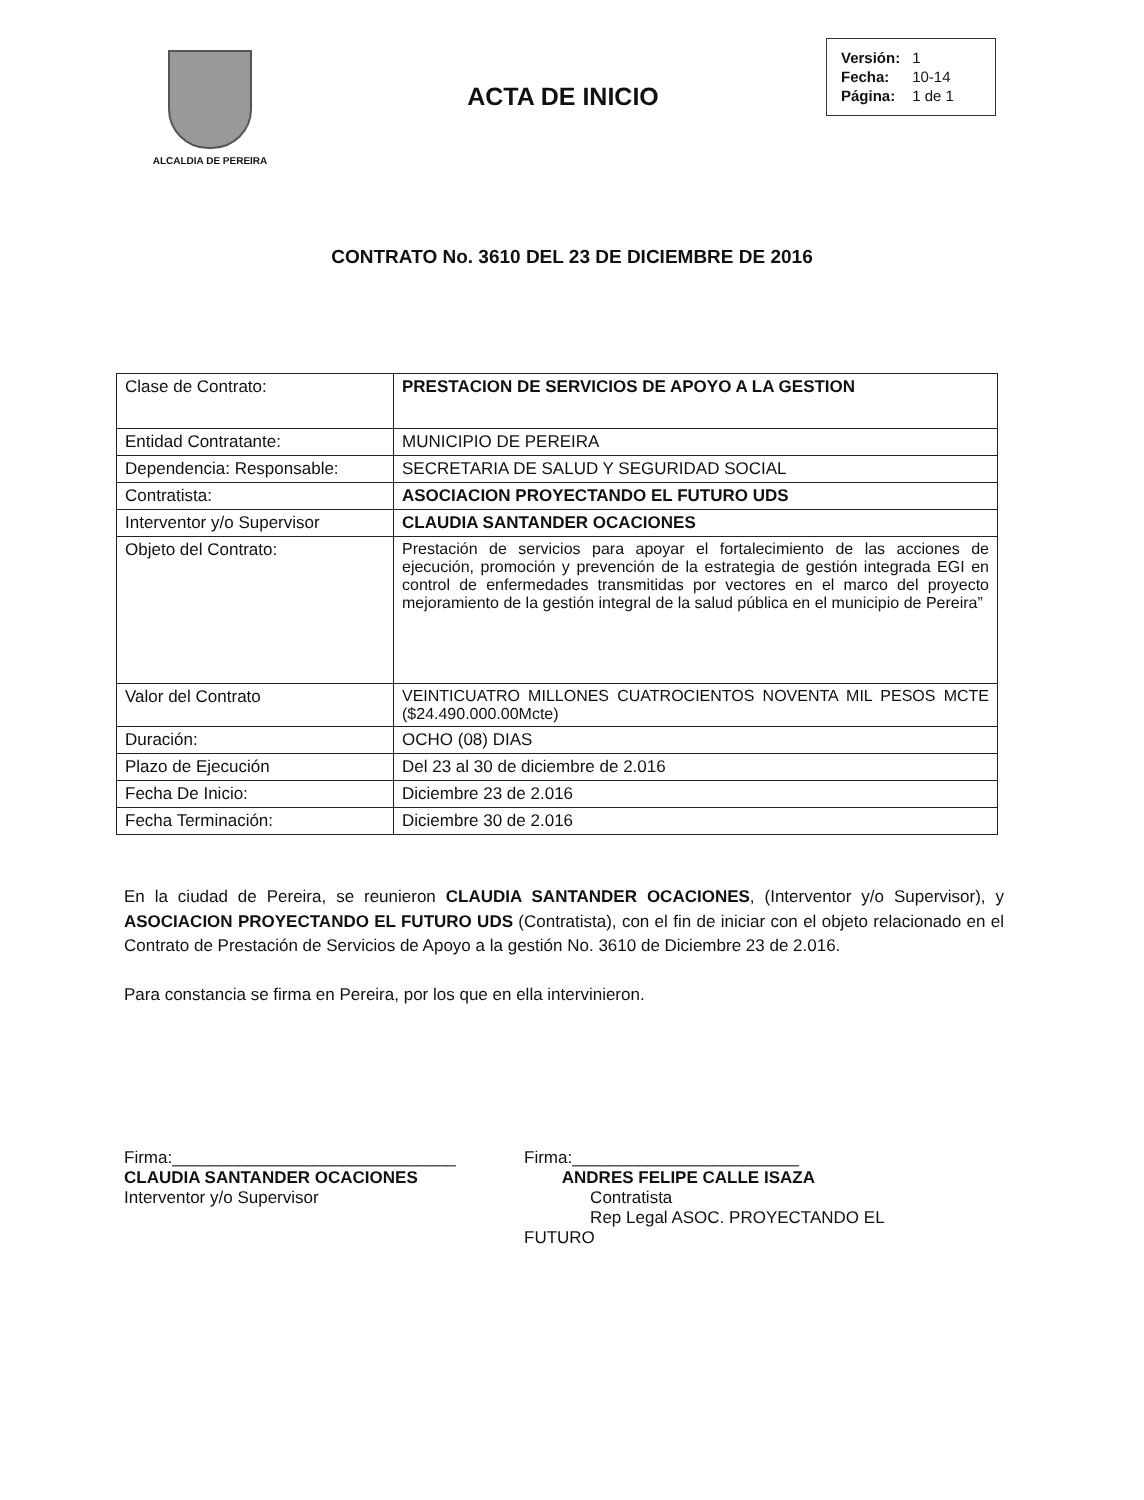ALCALDIA DE PEREIRA
ACTA DE INICIO
| Versión: | 1 |
| Fecha: | 10-14 |
| Página: | 1 de 1 |
CONTRATO No. 3610 DEL 23 DE DICIEMBRE DE 2016
| Clase de Contrato: | PRESTACION DE SERVICIOS DE APOYO A LA GESTION |
| Entidad Contratante: | MUNICIPIO DE PEREIRA |
| Dependencia: Responsable: | SECRETARIA DE SALUD Y SEGURIDAD SOCIAL |
| Contratista: | ASOCIACION PROYECTANDO EL FUTURO UDS |
| Interventor y/o Supervisor | CLAUDIA SANTANDER OCACIONES |
| Objeto del Contrato: | Prestación de servicios para apoyar el fortalecimiento de las acciones de ejecución, promoción y prevención de la estrategia de gestión integrada EGI en control de enfermedades transmitidas por vectores en el marco del proyecto mejoramiento de la gestión integral de la salud pública en el municipio de Pereira” |
| Valor del Contrato | VEINTICUATRO MILLONES CUATROCIENTOS NOVENTA MIL PESOS MCTE ($24.490.000.00Mcte) |
| Duración: | OCHO (08) DIAS |
| Plazo de Ejecución | Del 23 al 30 de diciembre de 2.016 |
| Fecha De Inicio: | Diciembre 23 de 2.016 |
| Fecha Terminación: | Diciembre 30 de 2.016 |
En la ciudad de Pereira, se reunieron CLAUDIA SANTANDER OCACIONES, (Interventor y/o Supervisor), y ASOCIACION PROYECTANDO EL FUTURO UDS (Contratista), con el fin de iniciar con el objeto relacionado en el Contrato de Prestación de Servicios de Apoyo a la gestión No. 3610 de Diciembre 23 de 2.016.
Para constancia se firma en Pereira, por los que en ella intervinieron.
Firma:______________________________
CLAUDIA SANTANDER OCACIONES
Interventor y/o Supervisor
Firma:________________________
ANDRES FELIPE CALLE ISAZA
Contratista
Rep Legal ASOC. PROYECTANDO EL FUTURO